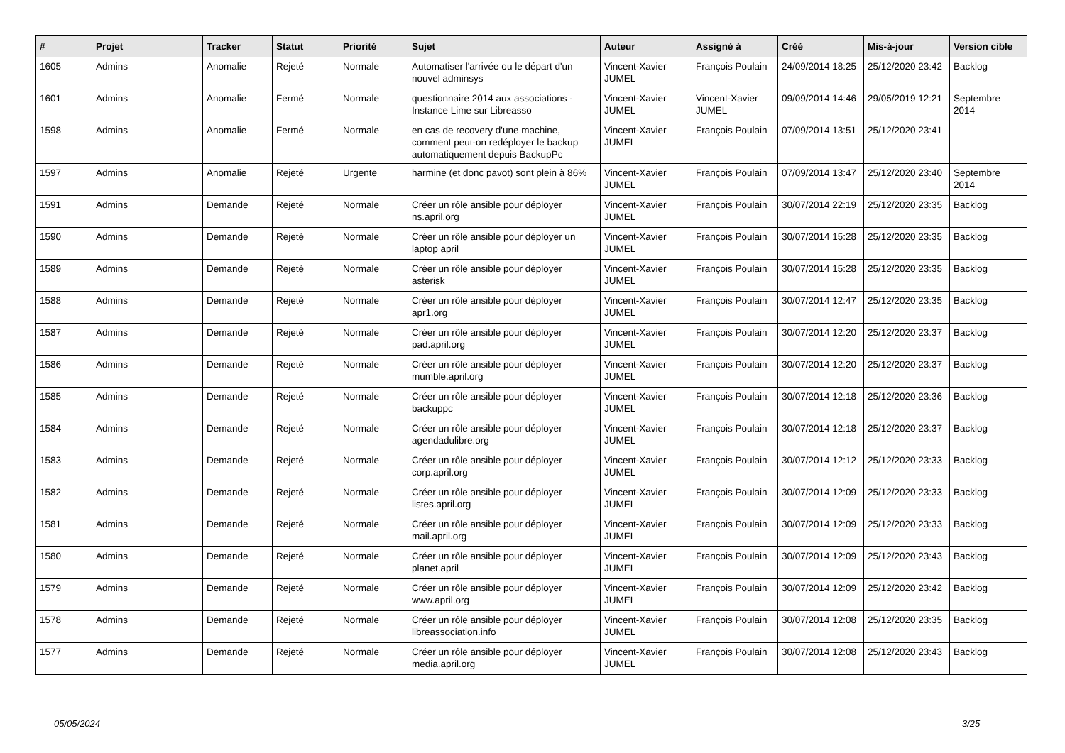| # | Projet | Tracker | Statut | Priorité | Sujet | Auteur | Assigné à | Créé | Mis-à-jour | Version cible |
| --- | --- | --- | --- | --- | --- | --- | --- | --- | --- | --- |
| 1605 | Admins | Anomalie | Rejeté | Normale | Automatiser l'arrivée ou le départ d'un nouvel adminsys | Vincent-Xavier JUMEL | François Poulain | 24/09/2014 18:25 | 25/12/2020 23:42 | Backlog |
| 1601 | Admins | Anomalie | Fermé | Normale | questionnaire 2014 aux associations - Instance Lime sur Libreasso | Vincent-Xavier JUMEL | Vincent-Xavier JUMEL | 09/09/2014 14:46 | 29/05/2019 12:21 | Septembre 2014 |
| 1598 | Admins | Anomalie | Fermé | Normale | en cas de recovery d'une machine, comment peut-on redéployer le backup automatiquement depuis BackupPc | Vincent-Xavier JUMEL | François Poulain | 07/09/2014 13:51 | 25/12/2020 23:41 | |
| 1597 | Admins | Anomalie | Rejeté | Urgente | harmine (et donc pavot) sont plein à 86% | Vincent-Xavier JUMEL | François Poulain | 07/09/2014 13:47 | 25/12/2020 23:40 | Septembre 2014 |
| 1591 | Admins | Demande | Rejeté | Normale | Créer un rôle ansible pour déployer ns.april.org | Vincent-Xavier JUMEL | François Poulain | 30/07/2014 22:19 | 25/12/2020 23:35 | Backlog |
| 1590 | Admins | Demande | Rejeté | Normale | Créer un rôle ansible pour déployer un laptop april | Vincent-Xavier JUMEL | François Poulain | 30/07/2014 15:28 | 25/12/2020 23:35 | Backlog |
| 1589 | Admins | Demande | Rejeté | Normale | Créer un rôle ansible pour déployer asterisk | Vincent-Xavier JUMEL | François Poulain | 30/07/2014 15:28 | 25/12/2020 23:35 | Backlog |
| 1588 | Admins | Demande | Rejeté | Normale | Créer un rôle ansible pour déployer apr1.org | Vincent-Xavier JUMEL | François Poulain | 30/07/2014 12:47 | 25/12/2020 23:35 | Backlog |
| 1587 | Admins | Demande | Rejeté | Normale | Créer un rôle ansible pour déployer pad.april.org | Vincent-Xavier JUMEL | François Poulain | 30/07/2014 12:20 | 25/12/2020 23:37 | Backlog |
| 1586 | Admins | Demande | Rejeté | Normale | Créer un rôle ansible pour déployer mumble.april.org | Vincent-Xavier JUMEL | François Poulain | 30/07/2014 12:20 | 25/12/2020 23:37 | Backlog |
| 1585 | Admins | Demande | Rejeté | Normale | Créer un rôle ansible pour déployer backuppc | Vincent-Xavier JUMEL | François Poulain | 30/07/2014 12:18 | 25/12/2020 23:36 | Backlog |
| 1584 | Admins | Demande | Rejeté | Normale | Créer un rôle ansible pour déployer agendadulibre.org | Vincent-Xavier JUMEL | François Poulain | 30/07/2014 12:18 | 25/12/2020 23:37 | Backlog |
| 1583 | Admins | Demande | Rejeté | Normale | Créer un rôle ansible pour déployer corp.april.org | Vincent-Xavier JUMEL | François Poulain | 30/07/2014 12:12 | 25/12/2020 23:33 | Backlog |
| 1582 | Admins | Demande | Rejeté | Normale | Créer un rôle ansible pour déployer listes.april.org | Vincent-Xavier JUMEL | François Poulain | 30/07/2014 12:09 | 25/12/2020 23:33 | Backlog |
| 1581 | Admins | Demande | Rejeté | Normale | Créer un rôle ansible pour déployer mail.april.org | Vincent-Xavier JUMEL | François Poulain | 30/07/2014 12:09 | 25/12/2020 23:33 | Backlog |
| 1580 | Admins | Demande | Rejeté | Normale | Créer un rôle ansible pour déployer planet.april | Vincent-Xavier JUMEL | François Poulain | 30/07/2014 12:09 | 25/12/2020 23:43 | Backlog |
| 1579 | Admins | Demande | Rejeté | Normale | Créer un rôle ansible pour déployer www.april.org | Vincent-Xavier JUMEL | François Poulain | 30/07/2014 12:09 | 25/12/2020 23:42 | Backlog |
| 1578 | Admins | Demande | Rejeté | Normale | Créer un rôle ansible pour déployer libreassociation.info | Vincent-Xavier JUMEL | François Poulain | 30/07/2014 12:08 | 25/12/2020 23:35 | Backlog |
| 1577 | Admins | Demande | Rejeté | Normale | Créer un rôle ansible pour déployer media.april.org | Vincent-Xavier JUMEL | François Poulain | 30/07/2014 12:08 | 25/12/2020 23:43 | Backlog |
05/05/2024 3/25